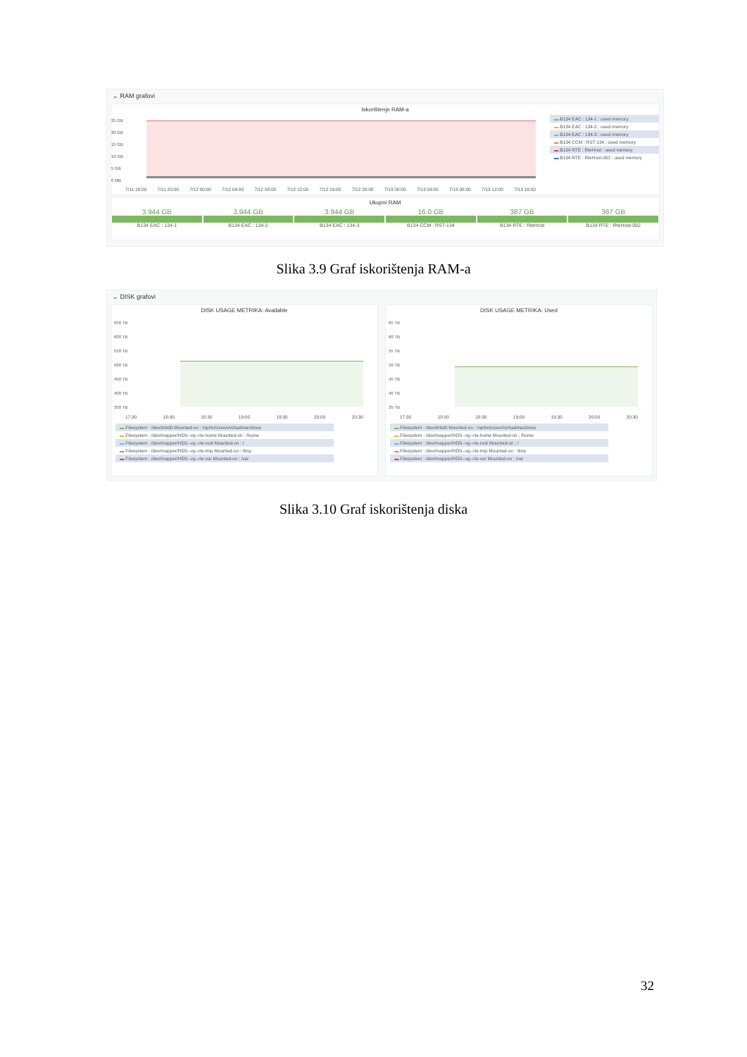⌄ RAM grafovi
Iskorištenje RAM-a
25 GB
20 GB
15 GB
10 GB
5 GB
0 MB
7/11 16:00 7/11 20:00 7/12 00:00 7/12 04:00 7/12 08:00 7/12 12:00 7/12 16:00 7/12 20:00 7/13 00:00 7/13 04:00 7/13 08:00 7/13 12:00 7/13 16:00
▬ B134 EAC : 134-1 : used memory
▬ B134 EAC : 134-2 : used memory
▬ B134 EAC : 134-3 : used memory
▬ B134 CCM : RST-134 : used memory
▬ B134 RTE : RteHost : used memory
▬ B134 RTE : RteHost-002 : used memory
Ukupni RAM
3.944 GB
B134 EAC : 134-1
3.944 GB
B134 EAC : 134-2
3.944 GB
B134 EAC : 134-3
16.0 GB
B134 CCM : RST-134
387 GB
B134 RTE : RteHost
387 GB
B134 RTE : RteHost-002
Slika 3.9 Graf iskorištenja RAM-a
⌄ DISK grafovi
DISK USAGE METRIKA: Available
650 TB
600 TB
550 TB
500 TB
450 TB
400 TB
350 TB
17:30 18:00 18:30 19:00 19:30 20:00 20:30
▬ Filesystem : /dev/drbd0 Mounted-on : /opt/ericsson/virtualmachines
▬ Filesystem : /dev/mapper/HDS--vg--rte-home Mounted-on : /home
▬ Filesystem : /dev/mapper/HDS--vg--rte-root Mounted-on : /
▬ Filesystem : /dev/mapper/HDS--vg--rte-tmp Mounted-on : /tmp
▬ Filesystem : /dev/mapper/HDS--vg--rte-var Mounted-on : /var
DISK USAGE METRIKA: Used
65 TB
60 TB
55 TB
50 TB
45 TB
40 TB
35 TB
17:30 18:00 18:30 19:00 19:30 20:00 20:30
▬ Filesystem : /dev/drbd0 Mounted-on : /opt/ericsson/virtualmachines
▬ Filesystem : /dev/mapper/HDS--vg--rte-home Mounted-on : /home
▬ Filesystem : /dev/mapper/HDS--vg--rte-root Mounted-on : /
▬ Filesystem : /dev/mapper/HDS--vg--rte-tmp Mounted-on : /tmp
▬ Filesystem : /dev/mapper/HDS--vg--rte-var Mounted-on : /var
Slika 3.10 Graf iskorištenja diska
32